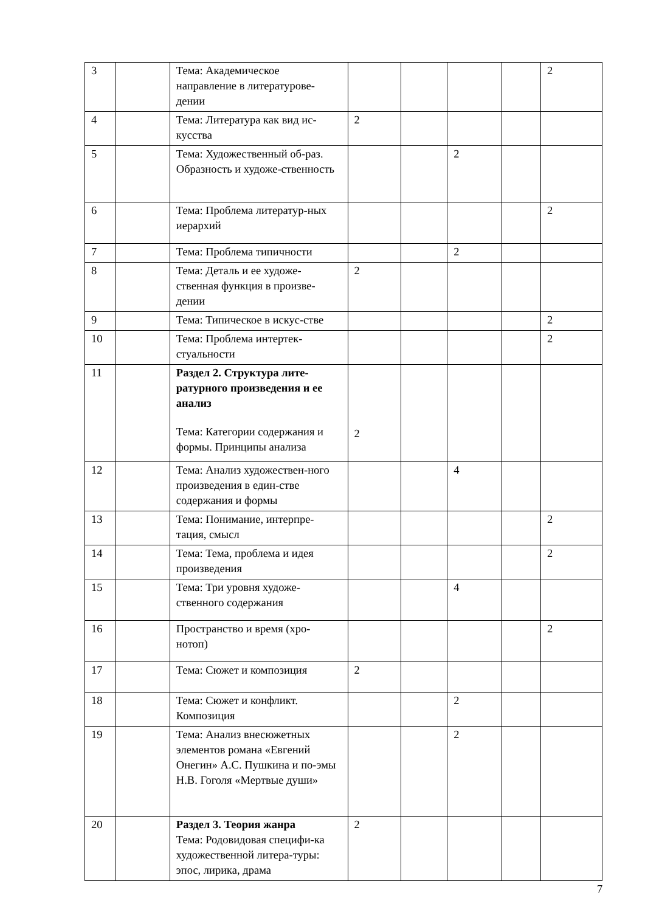| 3 | | Тема: Академическое направление в литературове-дении | | | | | 2 |
| 4 | | Тема: Литература как вид ис-кусства | 2 | | | | |
| 5 | | Тема: Художественный об-раз. Образность и художе-ственность | | | 2 | | |
| 6 | | Тема: Проблема литератур-ных иерархий | | | | | 2 |
| 7 | | Тема: Проблема типичности | | | 2 | | |
| 8 | | Тема: Деталь и ее художе-ственная функция в произве-дении | 2 | | | | |
| 9 | | Тема: Типическое в искус-стве | | | | | 2 |
| 10 | | Тема: Проблема интертек-стуальности | | | | | 2 |
| 11 | | Раздел 2. Структура лите-ратурного произведения и ее анализ Тема: Категории содержания и формы. Принципы анализа | 2 | | | | |
| 12 | | Тема: Анализ художествен-ного произведения в един-стве содержания и формы | | | 4 | | |
| 13 | | Тема: Понимание, интерпре-тация, смысл | | | | | 2 |
| 14 | | Тема: Тема, проблема и идея произведения | | | | | 2 |
| 15 | | Тема: Три уровня художе-ственного содержания | | | 4 | | |
| 16 | | Пространство и время (хро-нотоп) | | | | | 2 |
| 17 | | Тема: Сюжет и композиция | 2 | | | | |
| 18 | | Тема: Сюжет и конфликт. Композиция | | | 2 | | |
| 19 | | Тема: Анализ внесюжетных элементов романа «Евгений Онегин» А.С. Пушкина и по-эмы Н.В. Гоголя «Мертвые души» | | | 2 | | |
| 20 | | Раздел 3. Теория жанра Тема: Родовидовая специфи-ка художественной литера-туры: эпос, лирика, драма | 2 | | | | |
7